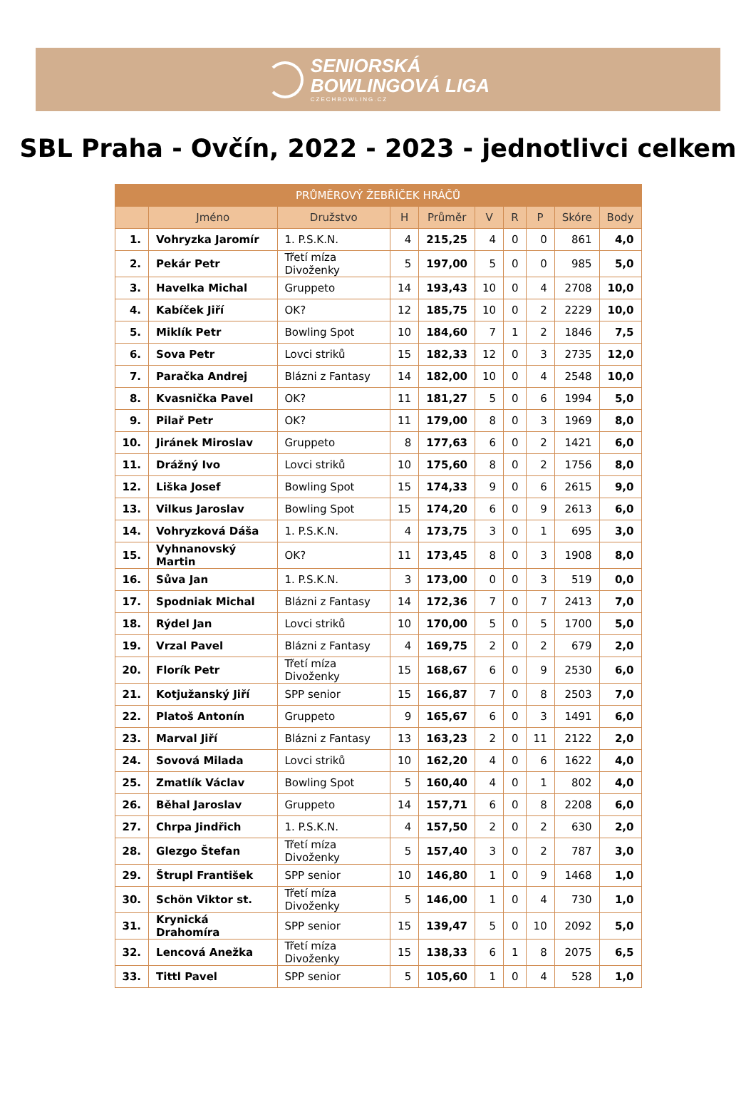SENIORSKÁ
BOWLINGOVÁ LIGA
CZECHBOWLING.CZ
SBL Praha - Ovčín, 2022 - 2023 - jednotlivci celkem
| PRŮMĚROVÝ ŽEBŘÍČEK HRÁČŮ | | | | | | | | | |
| --- | --- | --- | --- | --- | --- | --- | --- | --- | --- |
| | Jméno | Družstvo | H | Průměr | V | R | P | Skóre | Body |
| 1. | Vohryzka Jaromír | 1. P.S.K.N. | 4 | 215,25 | 4 | 0 | 0 | 861 | 4,0 |
| 2. | Pekár Petr | Třetí míza Divoženky | 5 | 197,00 | 5 | 0 | 0 | 985 | 5,0 |
| 3. | Havelka Michal | Gruppeto | 14 | 193,43 | 10 | 0 | 4 | 2708 | 10,0 |
| 4. | Kabíček Jiří | OK? | 12 | 185,75 | 10 | 0 | 2 | 2229 | 10,0 |
| 5. | Miklík Petr | Bowling Spot | 10 | 184,60 | 7 | 1 | 2 | 1846 | 7,5 |
| 6. | Sova Petr | Lovci striků | 15 | 182,33 | 12 | 0 | 3 | 2735 | 12,0 |
| 7. | Paračka Andrej | Blázni z Fantasy | 14 | 182,00 | 10 | 0 | 4 | 2548 | 10,0 |
| 8. | Kvasnička Pavel | OK? | 11 | 181,27 | 5 | 0 | 6 | 1994 | 5,0 |
| 9. | Pilař Petr | OK? | 11 | 179,00 | 8 | 0 | 3 | 1969 | 8,0 |
| 10. | Jiránek Miroslav | Gruppeto | 8 | 177,63 | 6 | 0 | 2 | 1421 | 6,0 |
| 11. | Drážný Ivo | Lovci striků | 10 | 175,60 | 8 | 0 | 2 | 1756 | 8,0 |
| 12. | Liška Josef | Bowling Spot | 15 | 174,33 | 9 | 0 | 6 | 2615 | 9,0 |
| 13. | Vilkus Jaroslav | Bowling Spot | 15 | 174,20 | 6 | 0 | 9 | 2613 | 6,0 |
| 14. | Vohryzková Dáša | 1. P.S.K.N. | 4 | 173,75 | 3 | 0 | 1 | 695 | 3,0 |
| 15. | Vyhnanovský Martin | OK? | 11 | 173,45 | 8 | 0 | 3 | 1908 | 8,0 |
| 16. | Sůva Jan | 1. P.S.K.N. | 3 | 173,00 | 0 | 0 | 3 | 519 | 0,0 |
| 17. | Spodniak Michal | Blázni z Fantasy | 14 | 172,36 | 7 | 0 | 7 | 2413 | 7,0 |
| 18. | Rýdel Jan | Lovci striků | 10 | 170,00 | 5 | 0 | 5 | 1700 | 5,0 |
| 19. | Vrzal Pavel | Blázni z Fantasy | 4 | 169,75 | 2 | 0 | 2 | 679 | 2,0 |
| 20. | Florík Petr | Třetí míza Divoženky | 15 | 168,67 | 6 | 0 | 9 | 2530 | 6,0 |
| 21. | Kotjužanský Jiří | SPP senior | 15 | 166,87 | 7 | 0 | 8 | 2503 | 7,0 |
| 22. | Platoš Antonín | Gruppeto | 9 | 165,67 | 6 | 0 | 3 | 1491 | 6,0 |
| 23. | Marval Jiří | Blázni z Fantasy | 13 | 163,23 | 2 | 0 | 11 | 2122 | 2,0 |
| 24. | Sovová Milada | Lovci striků | 10 | 162,20 | 4 | 0 | 6 | 1622 | 4,0 |
| 25. | Zmatlík Václav | Bowling Spot | 5 | 160,40 | 4 | 0 | 1 | 802 | 4,0 |
| 26. | Běhal Jaroslav | Gruppeto | 14 | 157,71 | 6 | 0 | 8 | 2208 | 6,0 |
| 27. | Chrpa Jindřich | 1. P.S.K.N. | 4 | 157,50 | 2 | 0 | 2 | 630 | 2,0 |
| 28. | Glezgo Štefan | Třetí míza Divoženky | 5 | 157,40 | 3 | 0 | 2 | 787 | 3,0 |
| 29. | Štrupl František | SPP senior | 10 | 146,80 | 1 | 0 | 9 | 1468 | 1,0 |
| 30. | Schön Viktor st. | Třetí míza Divoženky | 5 | 146,00 | 1 | 0 | 4 | 730 | 1,0 |
| 31. | Krynická Drahomíra | SPP senior | 15 | 139,47 | 5 | 0 | 10 | 2092 | 5,0 |
| 32. | Lencová Anežka | Třetí míza Divoženky | 15 | 138,33 | 6 | 1 | 8 | 2075 | 6,5 |
| 33. | Tittl Pavel | SPP senior | 5 | 105,60 | 1 | 0 | 4 | 528 | 1,0 |